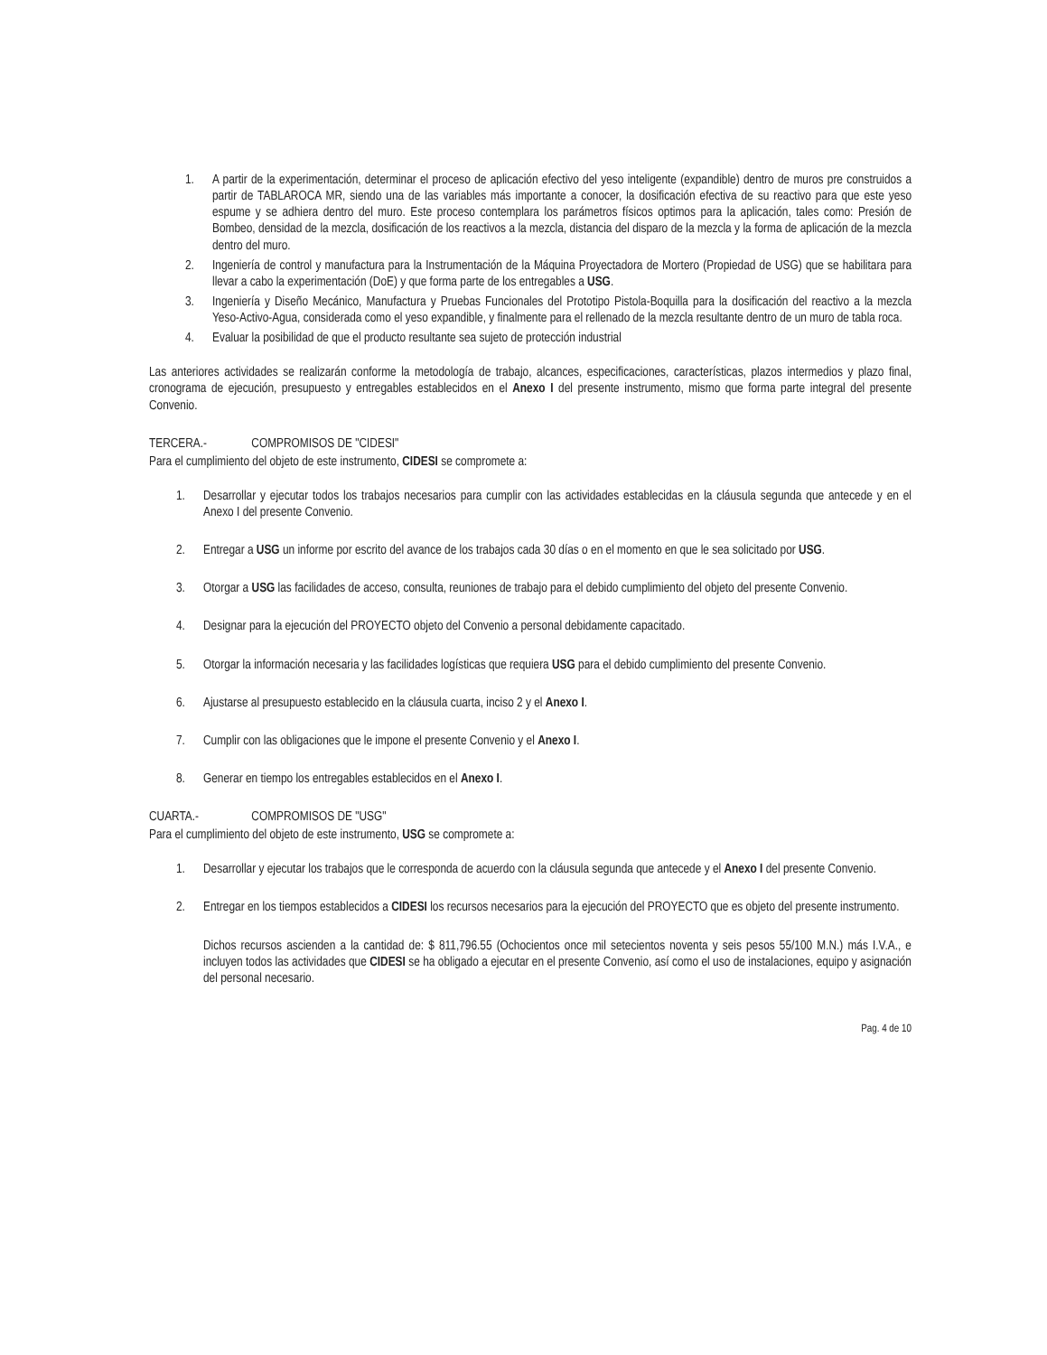1. A partir de la experimentación, determinar el proceso de aplicación efectivo del yeso inteligente (expandible) dentro de muros pre construidos a partir de TABLAROCA MR, siendo una de las variables más importante a conocer, la dosificación efectiva de su reactivo para que este yeso espume y se adhiera dentro del muro. Este proceso contemplara los parámetros físicos optimos para la aplicación, tales como: Presión de Bombeo, densidad de la mezcla, dosificación de los reactivos a la mezcla, distancia del disparo de la mezcla y la forma de aplicación de la mezcla dentro del muro.
2. Ingeniería de control y manufactura para la Instrumentación de la Máquina Proyectadora de Mortero (Propiedad de USG) que se habilitara para llevar a cabo la experimentación (DoE) y que forma parte de los entregables a USG.
3. Ingeniería y Diseño Mecánico, Manufactura y Pruebas Funcionales del Prototipo Pistola-Boquilla para la dosificación del reactivo a la mezcla Yeso-Activo-Agua, considerada como el yeso expandible, y finalmente para el rellenado de la mezcla resultante dentro de un muro de tabla roca.
4. Evaluar la posibilidad de que el producto resultante sea sujeto de protección industrial
Las anteriores actividades se realizarán conforme la metodología de trabajo, alcances, especificaciones, características, plazos intermedios y plazo final, cronograma de ejecución, presupuesto y entregables establecidos en el Anexo I del presente instrumento, mismo que forma parte integral del presente Convenio.
TERCERA.- COMPROMISOS DE "CIDESI"
Para el cumplimiento del objeto de este instrumento, CIDESI se compromete a:
1. Desarrollar y ejecutar todos los trabajos necesarios para cumplir con las actividades establecidas en la cláusula segunda que antecede y en el Anexo I del presente Convenio.
2. Entregar a USG un informe por escrito del avance de los trabajos cada 30 días o en el momento en que le sea solicitado por USG.
3. Otorgar a USG las facilidades de acceso, consulta, reuniones de trabajo para el debido cumplimiento del objeto del presente Convenio.
4. Designar para la ejecución del PROYECTO objeto del Convenio a personal debidamente capacitado.
5. Otorgar la información necesaria y las facilidades logísticas que requiera USG para el debido cumplimiento del presente Convenio.
6. Ajustarse al presupuesto establecido en la cláusula cuarta, inciso 2 y el Anexo I.
7. Cumplir con las obligaciones que le impone el presente Convenio y el Anexo I.
8. Generar en tiempo los entregables establecidos en el Anexo I.
CUARTA.- COMPROMISOS DE "USG"
Para el cumplimiento del objeto de este instrumento, USG se compromete a:
1. Desarrollar y ejecutar los trabajos que le corresponda de acuerdo con la cláusula segunda que antecede y el Anexo I del presente Convenio.
2. Entregar en los tiempos establecidos a CIDESI los recursos necesarios para la ejecución del PROYECTO que es objeto del presente instrumento.
Dichos recursos ascienden a la cantidad de: $ 811,796.55 (Ochocientos once mil setecientos noventa y seis pesos 55/100 M.N.) más I.V.A., e incluyen todos las actividades que CIDESI se ha obligado a ejecutar en el presente Convenio, así como el uso de instalaciones, equipo y asignación del personal necesario.
Pag. 4 de 10